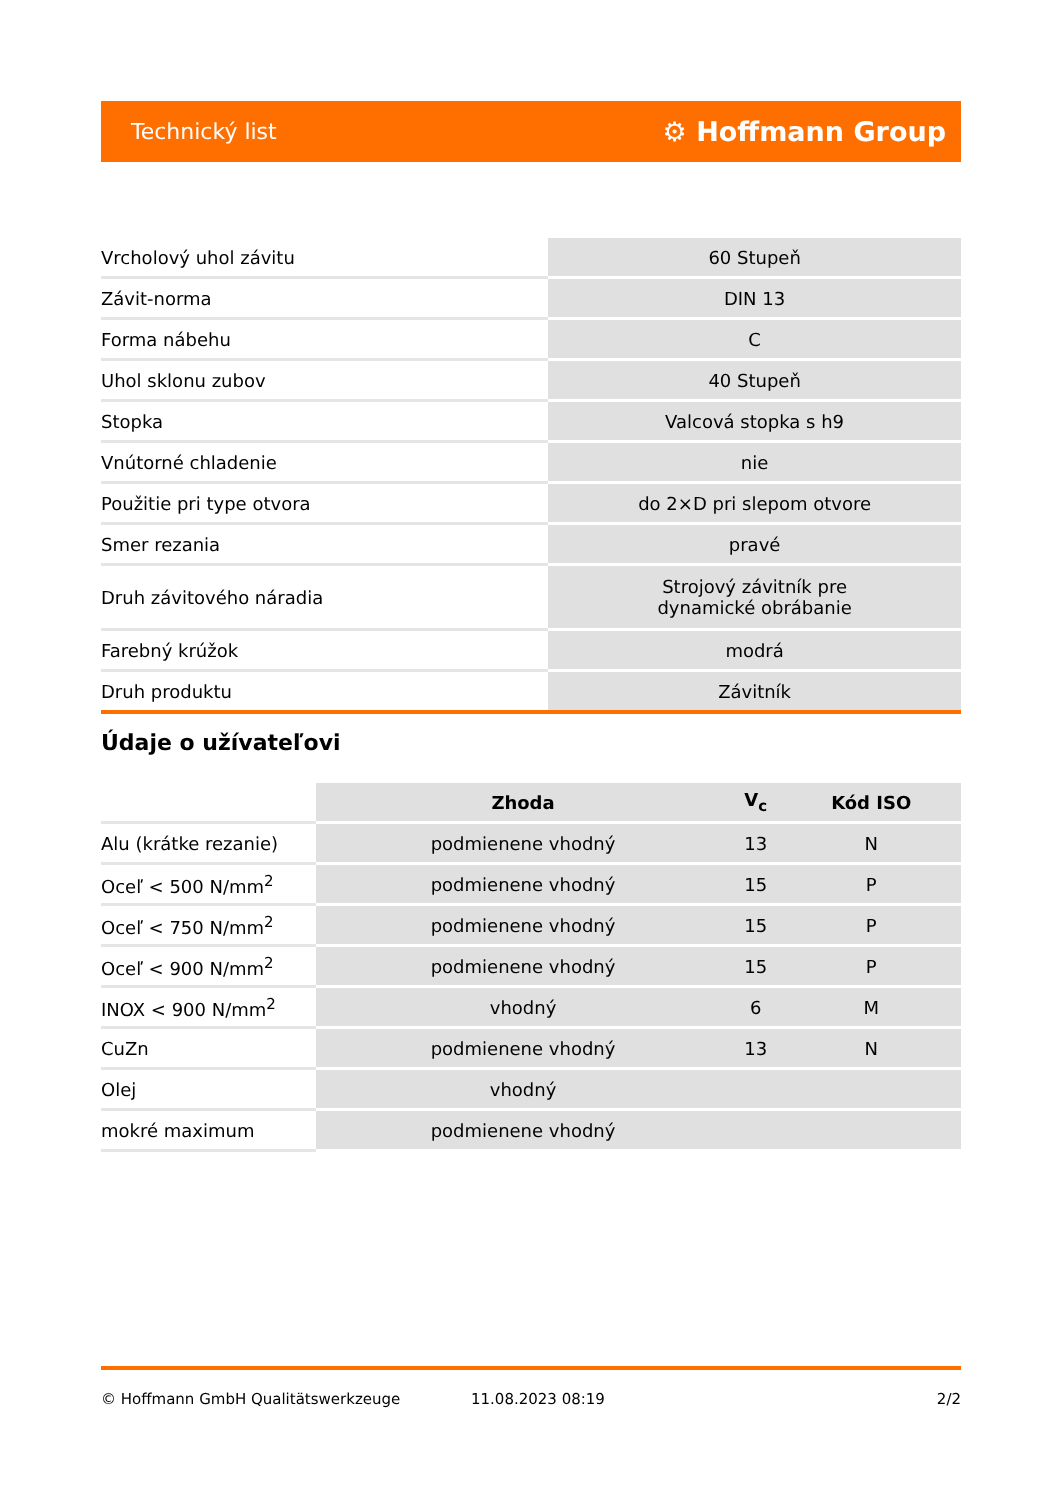Technický list ⚙ Hoffmann Group
| Vrcholový uhol závitu | 60 Stupeň |
| Závit-norma | DIN 13 |
| Forma nábehu | C |
| Uhol sklonu zubov | 40 Stupeň |
| Stopka | Valcová stopka s h9 |
| Vnútorné chladenie | nie |
| Použitie pri type otvora | do 2×D pri slepom otvore |
| Smer rezania | pravé |
| Druh závitového náradia | Strojový závitník pre dynamické obrábanie |
| Farebný krúžok | modrá |
| Druh produktu | Závitník |
Údaje o užívateľovi
| | Zhoda | V<sub>c</sub> | Kód ISO |
| --- | --- | --- | --- |
| Alu (krátke rezanie) | podmienene vhodný | 13 | N |
| Oceľ < 500 N/mm<sup>2</sup> | podmienene vhodný | 15 | P |
| Oceľ < 750 N/mm<sup>2</sup> | podmienene vhodný | 15 | P |
| Oceľ < 900 N/mm<sup>2</sup> | podmienene vhodný | 15 | P |
| INOX < 900 N/mm<sup>2</sup> | vhodný | 6 | M |
| CuZn | podmienene vhodný | 13 | N |
| Olej | vhodný | | |
| mokré maximum | podmienene vhodný | | |
© Hoffmann GmbH Qualitätswerkzeuge 11.08.2023 08:19 2/2